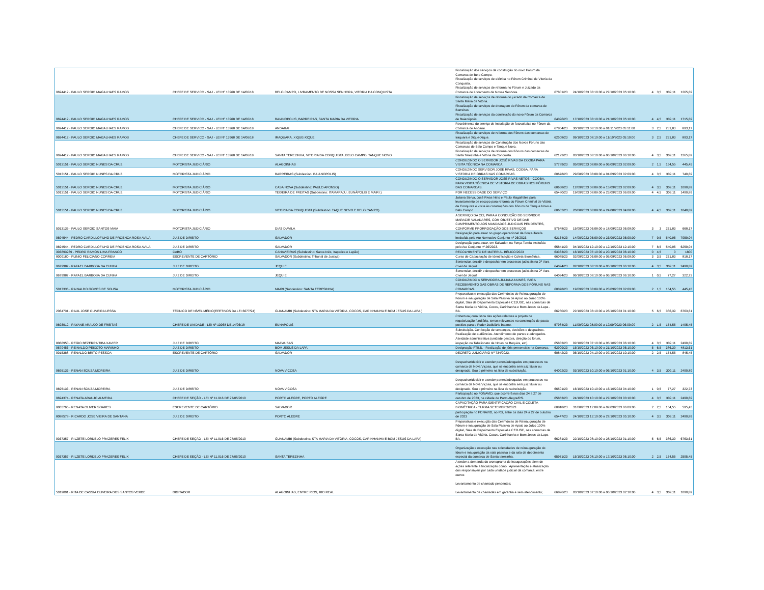| 9694412 - PAULO SERGIO MAGALHAES RAMOS | CHEFE DE SERVICO - SAJ - LEI Nº 13968 DE 14/06/18 | BELO CAMPO, LIVRAMENTO DE NOSSA SENHORA, VITORIA DA CONQUISTA | Fiscalização dos serviços da construção do novo Fórum da Comarca de Belo Campo. Fiscalização de serviços de elétrica no Fórum Criminal de Vitoria da Conquista. Fiscalização de serviços de reforma no Fórum e Juizado da Comarca de Livramento de Nossa Senhora. | 67801/23 | 24/10/2023 08:10:00 a 27/10/2023 05:10:00 | 4 | 3,5 | 309,11 | 1265,89 |
| 9694412 - PAULO SERGIO MAGALHAES RAMOS | CHEFE DE SERVICO - SAJ - LEI Nº 13968 DE 14/06/18 | BAIANOPOLIS, BARREIRAS, SANTA MARIA DA VITORIA | Fiscalização de serviços de reforma do juizado da Comarca de Santa Maria da Vitória. Fiscalização de serviços de drenagem do Fórum da comarca de Barreiras. Fiscalização de serviços da construção do novo Fórum da Comarca de Baianópolis. | 64096/23 | 17/10/2023 08:10:00 a 21/10/2023 05:10:00 | 4 | 4,5 | 309,11 | 1715,89 |
| 9694412 - PAULO SERGIO MAGALHAES RAMOS | CHEFE DE SERVICO - SAJ - LEI Nº 13968 DE 14/06/18 | ANDARAI | Recebimento do serviço de instalação de fotovoltaica no Fórum da Comarca de Andaraí. | 67804/23 | 30/10/2023 08:10:00 a 01/11/2023 05:11:00 | 3 | 2,5 | 231,83 | 893,17 |
| 9694412 - PAULO SERGIO MAGALHAES RAMOS | CHEFE DE SERVICO - SAJ - LEI Nº 13968 DE 14/06/18 | IRAQUARA, XIQUE-XIQUE | Fiscalização de serviços de reforma dos Fóruns das comarcas de Iraquara e Xique-Xique. | 62508/23 | 09/10/2023 08:10:00 a 11/10/2023 05:10:00 | 3 | 2,5 | 231,83 | 893,17 |
| 9694412 - PAULO SERGIO MAGALHAES RAMOS | CHEFE DE SERVICO - SAJ - LEI Nº 13968 DE 14/06/18 | SANTA TEREZINHA, VITORIA DA CONQUISTA, BELO CAMPO, TANQUE NOVO | Fiscalização de serviços de Construção dos Novos Fóruns das Comarcas de Belo Campo e Tanque Novo, Fiscalização de serviços de reforma dos Fóruns das comarcas de Santa Terezinha e Vitória da Conquista. | 62123/23 | 03/10/2023 08:10:00 a 06/10/2023 06:10:00 | 4 | 3,5 | 309,11 | 1265,89 |
| 5013151 - PAULO SERGIO NUNES DA CRUZ | MOTORISTA JUDICIÁRIO | ALAGOINHAS | CONDUZINDO O SERVIDOR JOSÉ RIVAS DA COOBA PARA VISITA TÉCNICA NA COMARCA. | 57789/23 | 05/09/2023 08:09:00 a 06/09/2023 02:09:00 | 2 | 1,5 | 154,55 | 445,45 |
| 5013151 - PAULO SERGIO NUNES DA CRUZ | MOTORISTA JUDICIÁRIO | BARREIRAS (Subdestino: BAIANOPOLIS) | CONDUZINDO SERVIDOR JOSE RIVAS, COOBA, PARA VISTORIA DE OBRAS NAS COMARCAS. | 60678/23 | 29/08/2023 08:08:00 a 01/09/2023 02:09:00 | 4 | 3,5 | 309,11 | 740,89 |
| 5013151 - PAULO SERGIO NUNES DA CRUZ | MOTORISTA JUDICIÁRIO | CASA NOVA (Subdestino: PAULO AFONSO) | CONDUZINDO O SERVIDOR JOSÉ RIVAS NETOS - COOBA, PARA VISITA TÉCNICA DE VISTORIA DE OBRAS NOS FÓRUNS DAS COMARCAS. | 60668/23 | 12/09/2023 08:09:00 a 15/09/2023 02:09:00 | 4 | 3,5 | 309,11 | 1090,89 |
| 5013151 - PAULO SERGIO NUNES DA CRUZ | MOTORISTA JUDICIÁRIO | TEIXEIRA DE FREITAS (Subdestino: ITAMARAJU, EUNÁPOLIS E MAIRI.) | POR NECESSIDADE DO SERVIÇO | 65480/23 | 19/09/2023 08:09:00 a 23/09/2023 06:09:00 | 4 | 4,5 | 309,11 | 1490,89 |
| 5013151 - PAULO SERGIO NUNES DA CRUZ | MOTORISTA JUDICIÁRIO | VITORIA DA CONQUISTA (Subdestino: TAQUE NOVO E BELO CAMPO) | Juliana Serva, José Rivas Neto e Paulo Magalhães para levantamento de escopo para reforma do Fórum Criminal de Vitória da Conquista e visita às construções dos Fóruns de Tanque Novo e Belo Campo | 60662/23 | 20/08/2023 08:08:00 a 24/08/2023 04:08:00 | 4 | 4,5 | 309,11 | 1040,89 |
| 5013135 - PAULO SERGIO SANTOS MAIA | MOTORISTA JUDICIÁRIO | DIAS D'AVILA | A SERVIÇO DA CCI, PARA A CONDUÇÃO DO SERVIDOR MARACIR VALADARES, COM OBJETIVO DE DAR CUMPRIMENTO AOS MANDADOS JUDICIAIS PENDENTES, CONFORME PRORROGAÇÃO DOS SERVIÇOS | 57648/23 | 15/08/2023 06:08:00 a 18/08/2023 06:08:00 | 3 | 3 | 231,83 | 668,17 |
| 9694544 - PEDRO CARDILLOFILHO DE PROENCA ROSA AVILA | JUIZ DE DIREITO | SALVADOR | Designação para atuar no grupo operacional da Força-Tarefa instituída pelo Ato Normativo Conjunto nº 26/2023. | 62134/23 | 14/09/2023 05:09:00 a 23/09/2023 05:09:00 | 7 | 9,5 | 540,96 | 7059,04 |
| 9694544 - PEDRO CARDILLOFILHO DE PROENCA ROSA AVILA | JUIZ DE DIREITO | SALVADOR | Designação para atuar, em Salvador, na Força-Tarefa instituída pelo Ato Conjunto nº 26/2023. | 65841/23 | 04/10/2023 12:10:00 a 12/10/2023 12:10:00 | 7 | 8,5 | 540,96 | 6259,04 |
| 303893269 - PEDRO RAMON LIMA FRANCO | CABO | CANAVIEIRAS (Subdestino: Santa Inês, Itaparica e Lapão) | RECOLHIMENTO DE MATERIAL BÉLICO/2023 | 63363/23 | 16/10/2023 07:10:00 a 20/10/2023 06:10:00 | 0 | 4,5 | 0 | 1800 |
| 8009180 - PLINIO FELICIANO CORREIA | ESCREVENTE DE CARTÓRIO | SALVADOR (Subdestino: Tribunal de Justiça) | Curso de Capacitação de Identificação e Coleta Biométrica. | 66085/23 | 02/08/2023 06:08:00 a 05/08/2023 06:08:00 | 3 | 3,5 | 231,83 | 818,17 |
| 9679987 - RAFAEL BARBOSA DA CUNHA | JUIZ DE DIREITO | JEQUIE | Sentenciar, decidir e despachar em processos judiciais na 2ª Vara Civel de Jequié | 64094/23 | 02/10/2023 08:10:00 a 05/10/2023 06:10:00 | 4 | 3,5 | 309,11 | 2490,89 |
| 9679987 - RAFAEL BARBOSA DA CUNHA | JUIZ DE DIREITO | JEQUIE | Sentenciar, decidir e despachar em processos judiciais na 2ª Vara Civel de Jequié | 64094/23 | 06/10/2023 08:10:00 a 06/10/2023 06:10:00 | 1 | 0,5 | 77,27 | 322,73 |
| 5017335 - RAINALDO GOMES DE SOUSA | MOTORISTA JUDICIÁRIO | MAIRI (Subdestino: SANTA TERESINHA) | CONDUZINDO A SERVIDORA JULIANA NUNES, PARA RECEBIMENTO DAS OBRAS DE REFORMA DOS FÓRUNS NAS COMARCAS. | 60078/23 | 19/09/2023 08:09:00 a 20/09/2023 02:09:00 | 2 | 1,5 | 154,55 | 445,45 |
| 2064731 - RAUL JOSE OLIVEIRA LESSA | TÉCNICO DE NÍVEL MÉDIO(EFETIVOS DA LEI 6677/94) | GUANAMBI (Subdestino: STA MARIA DA VITÓRIA, COCOS, CARINHANHA E BOM JESUS DA LAPA.) | Preparativos e execução das Cerimônias de Reinauguração de Fórum e inauguração de Sala Passiva de Apoio ao Juízo 100% digital, Sala de Depoimento Especial e CEJUSC, nas comarcas de Santa Maria da Vitória, Cocos, Carinhanha e Bom Jesus da Lapa -BA. | 66280/23 | 22/10/2023 08:10:00 a 28/10/2023 01:10:00 | 5 | 6,5 | 386,39 | 6763,61 |
| 9693912 - RAYANE ARAUJO DE FREITAS | CHEFE DE UNIDADE - LEI Nº 13968 DE 14/06/18 | EUNAPOLIS | Cobertura jornalística das ações relativas a projeto de regularização fundiária, temas relevantes na construção de pauta positiva para o Poder Judiciário baiano. | 57984/23 | 11/09/2023 08:09:00 a 12/09/2023 06:09:00 | 2 | 1,5 | 154,55 | 1495,45 |
| 8088950 - REGIO BEZERRA TIBA XAVIER | JUIZ DE DIREITO | MACAUBAS | Substituição. Confecção de sentenças, decisões e despachos. Realização de audiências. Atendimento de partes e advogados. Atividade administrativa (unidade gestora, direção do fórum, inspeção no Tabelionato de Notas de Boquira, etc). | 65833/23 | 02/10/2023 07:10:00 a 05/10/2023 06:10:00 | 4 | 3,5 | 309,11 | 2490,89 |
| 9679456 - REINALDO PEIXOTO MARINHO | JUIZ DE DIREITO | BOM JESUS DA LAPA | Designação FTBJL - Realização de júris presenciais na Comarca. | 62909/23 | 15/10/2023 06:10:00 a 21/10/2023 06:10:00 | 5 | 6,5 | 386,39 | 4813,61 |
| 9015388 - RENALDO BRITO PESSOA | ESCREVENTE DE CARTÓRIO | SALVADOR | DECRETO JUDICIÁRIO Nº 734/2023. | 60842/23 | 05/10/2023 04:10:00 a 07/10/2023 10:10:00 | 2 | 2,5 | 154,55 | 845,45 |
| 9695133 - RENAN SOUZA MOREIRA | JUIZ DE DIREITO | NOVA VICOSA | Despachar/decidir e atender partes/advogados em processos na comarca de Nova Viçosa, que se encontra sem juiz titular ou designado. Sou o primeiro na lista de substituição. | 64092/23 | 03/10/2023 10:10:00 a 06/10/2023 01:10:00 | 4 | 3,5 | 309,11 | 2490,89 |
| 9695133 - RENAN SOUZA MOREIRA | JUIZ DE DIREITO | NOVA VICOSA | Despachar/decidir e atender partes/advogados em processos na comarca de Nova Viçosa, que se encontra sem juiz titular ou designado. Sou o primeiro na lista de substituição. | 66501/23 | 16/10/2023 10:10:00 a 16/10/2023 04:10:00 | 1 | 0,5 | 77,27 | 322,73 |
| 9694374 - RENATA ARAUJO ALMEIDA | CHEFE DE SEÇÃO - LEI Nº 11.916 DE 27/05/2010 | PORTO ALEGRE, PORTO ALEGRE | Participação no FONAVID, que ocorrerá nos dias 24 a 27 de outubro de 2023, na cidade de Porto Alegre/RS. | 65853/23 | 24/10/2023 10:10:00 a 27/10/2023 03:10:00 | 4 | 3,5 | 309,11 | 2490,89 |
| 9005765 - RENATA OLIVER SOARES | ESCREVENTE DE CARTÓRIO | SALVADOR | CAPACITAÇÃO PARA IDENTIFICAÇÃO CIVIL E COLETA BIOMÉTRICA - TURMA SETEMBRO/2023 | 60818/23 | 31/08/2023 12:08:00 a 02/09/2023 06:09:00 | 2 | 2,5 | 154,55 | 595,45 |
| 8088578 - RICARDO JOSE VIEIRA DE SANTANA | JUIZ DE DIREITO | PORTO ALEGRE | participação no FONAVID, no RS, entre os dias 24 a 27 de outubro de 2023 | 65447/23 | 24/10/2023 12:10:00 a 27/10/2023 05:10:00 | 4 | 3,5 | 309,11 | 2490,89 |
| 9037357 - RILZETE LORDELO PRAZERES FELIX | CHEFE DE SEÇÃO - LEI Nº 11.916 DE 27/05/2010 | GUANAMBI (Subdestino: STA MARIA DA VITÓRIA, COCOS, CARINHANHA E BOM JESUS DA LAPA) | Preparativos e execução das Cerimônias de Reinauguração de Fórum e inauguração de Sala Passiva de Apoio ao Juízo 100% digital, Sala de Depoimento Especial e CEJUSC, nas comarcas de Santa Maria da Vitória, Cocos, Carinhanha e Bom Jesus da Lapa -BA. | 66281/23 | 22/10/2023 08:10:00 a 28/10/2023 01:10:00 | 5 | 6,5 | 386,39 | 6763,61 |
| 9037357 - RILZETE LORDELO PRAZERES FELIX | CHEFE DE SEÇÃO - LEI Nº 11.916 DE 27/05/2010 | SANTA TEREZINHA | Organização e execução nas solenidades de reinauguração do fórum e inauguração da sala passiva e da sala de depoimento especial da comarca de Santa teresinha. | 65971/23 | 15/10/2023 08:10:00 a 17/10/2023 06:10:00 | 2 | 2,5 | 154,55 | 2595,45 |
| 5019001 - RITA DE CASSIA OLIVEIRA DOS SANTOS VERDE | DIGITADOR | ALAGOINHAS, ENTRE RIOS, RIO REAL | Atender a demanda do cronograma de inaugurações alem de ações referente a fiscalização como : Apresentação e atualização dos responsáveis por cada unidade judicial da comarca; entre outros Levantamento de chamado pendentes; Levantamento de chamadas em garantia e sem atendimento; | 66826/23 | 03/10/2023 07:10:00 a 06/10/2023 02:10:00 | 4 | 3,5 | 309,11 | 1090,89 |